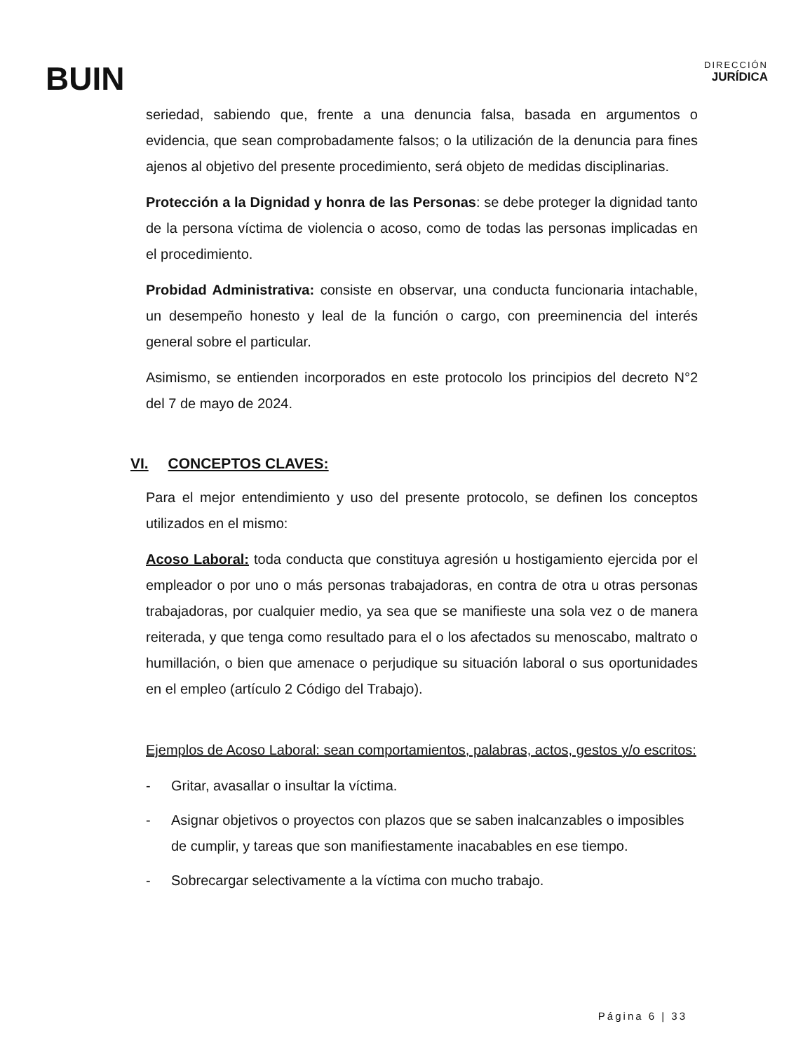BUIN
DIRECCIÓN
JURÍDICA
seriedad, sabiendo que, frente a una denuncia falsa, basada en argumentos o evidencia, que sean comprobadamente falsos; o la utilización de la denuncia para fines ajenos al objetivo del presente procedimiento, será objeto de medidas disciplinarias.
Protección a la Dignidad y honra de las Personas: se debe proteger la dignidad tanto de la persona víctima de violencia o acoso, como de todas las personas implicadas en el procedimiento.
Probidad Administrativa: consiste en observar, una conducta funcionaria intachable, un desempeño honesto y leal de la función o cargo, con preeminencia del interés general sobre el particular.
Asimismo, se entienden incorporados en este protocolo los principios del decreto N°2 del 7 de mayo de 2024.
VI. CONCEPTOS CLAVES:
Para el mejor entendimiento y uso del presente protocolo, se definen los conceptos utilizados en el mismo:
Acoso Laboral: toda conducta que constituya agresión u hostigamiento ejercida por el empleador o por uno o más personas trabajadoras, en contra de otra u otras personas trabajadoras, por cualquier medio, ya sea que se manifieste una sola vez o de manera reiterada, y que tenga como resultado para el o los afectados su menoscabo, maltrato o humillación, o bien que amenace o perjudique su situación laboral o sus oportunidades en el empleo (artículo 2 Código del Trabajo).
Ejemplos de Acoso Laboral: sean comportamientos, palabras, actos, gestos y/o escritos:
- Gritar, avasallar o insultar la víctima.
- Asignar objetivos o proyectos con plazos que se saben inalcanzables o imposibles de cumplir, y tareas que son manifiestamente inacabables en ese tiempo.
- Sobrecargar selectivamente a la víctima con mucho trabajo.
Página 6 | 33